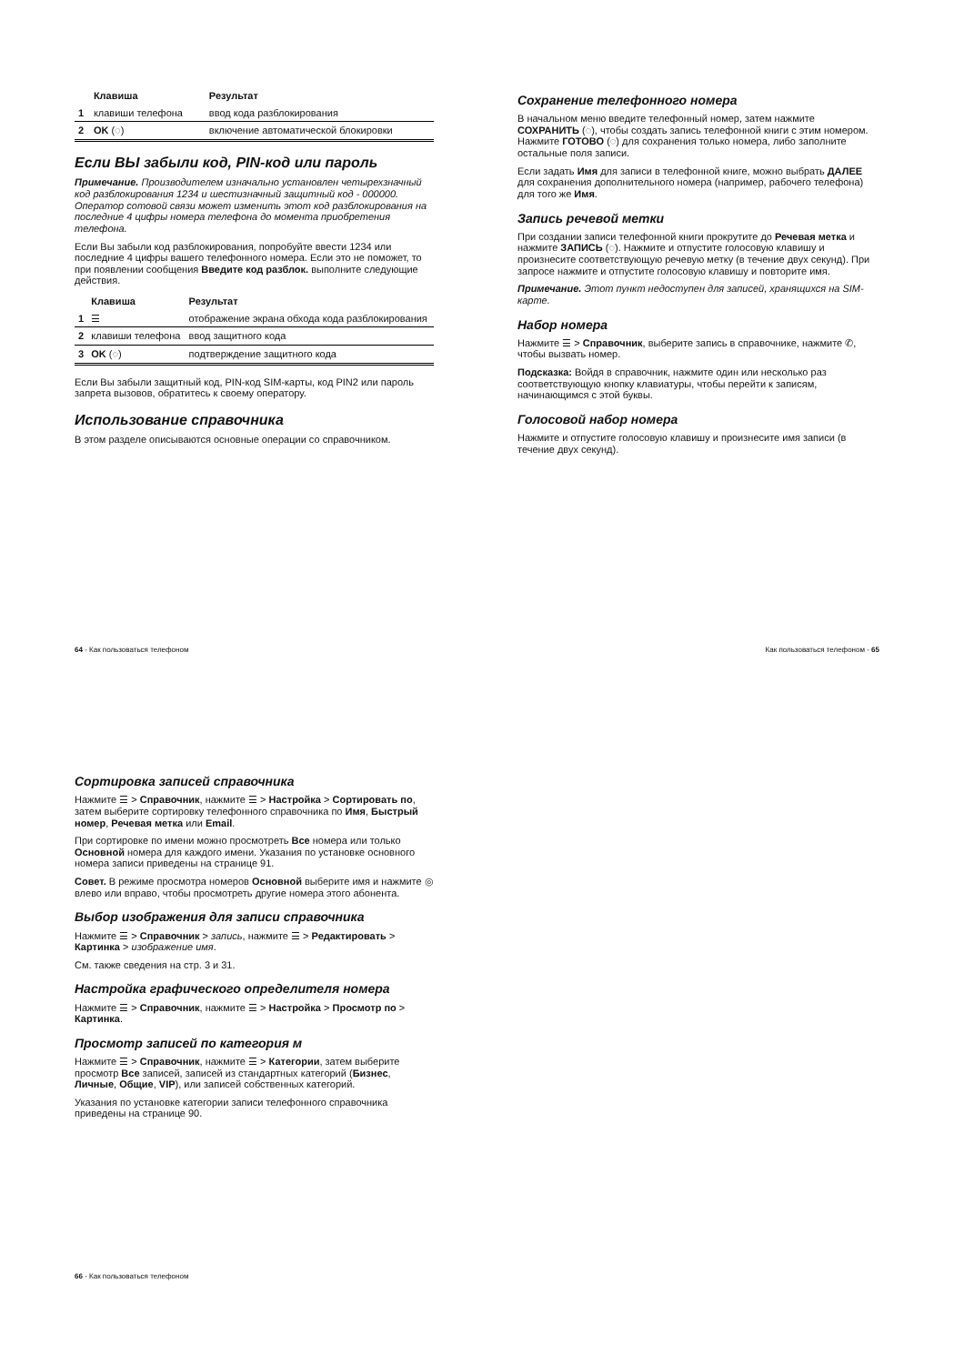| | Клавиша | Результат |
| --- | --- | --- |
| 1 | клавиши телефона | ввод кода разблокирования |
| 2 | OK (◌) | включение автоматической блокировки |
Если ВЫ забыли код, PIN-код или пароль
Примечание. Производителем изначально установлен четырехзначный код разблокирования 1234 и шестизначный защитный код - 000000. Оператор сотовой связи может изменить этот код разблокирования на последние 4 цифры номера телефона до момента приобретения телефона.
Если Вы забыли код разблокирования, попробуйте ввести 1234 или последние 4 цифры вашего телефонного номера. Если это не поможет, то при появлении сообщения Введите код разблок. выполните следующие действия.
| | Клавиша | Результат |
| --- | --- | --- |
| 1 | ☰ | отображение экрана обхода кода разблокирования |
| 2 | клавиши телефона | ввод защитного кода |
| 3 | OK (◌) | подтверждение защитного кода |
Если Вы забыли защитный код, PIN-код SIM-карты, код PIN2 или пароль запрета вызовов, обратитесь к своему оператору.
Использование справочника
В этом разделе описываются основные операции со справочником.
Сохранение телефонного номера
В начальном меню введите телефонный номер, затем нажмите СОХРАНИТЬ (◌), чтобы создать запись телефонной книги с этим номером. Нажмите ГОТОВО (◌) для сохранения только номера, либо заполните остальные поля записи.
Если задать Имя для записи в телефонной книге, можно выбрать ДАЛЕЕ для сохранения дополнительного номера (например, рабочего телефона) для того же Имя.
Запись речевой метки
При создании записи телефонной книги прокрутите до Речевая метка и нажмите ЗАПИСЬ (◌). Нажмите и отпустите голосовую клавишу и произнесите соответствующую речевую метку (в течение двух секунд). При запросе нажмите и отпустите голосовую клавишу и повторите имя.
Примечание. Этот пункт недоступен для записей, хранящихся на SIM-карте.
Набор номера
Нажмите ☰ > Справочник, выберите запись в справочнике, нажмите ✆, чтобы вызвать номер.
Подсказка: Войдя в справочник, нажмите один или несколько раз соответствующую кнопку клавиатуры, чтобы перейти к записям, начинающимся с этой буквы.
Голосовой набор номера
Нажмите и отпустите голосовую клавишу и произнесите имя записи (в течение двух секунд).
64 - Как пользоваться телефоном Как пользоваться телефоном - 65
Сортировка записей справочника
Нажмите ☰ > Справочник, нажмите ☰ > Настройка > Сортировать по, затем выберите сортировку телефонного справочника по Имя, Быстрый номер, Речевая метка или Email.
При сортировке по имени можно просмотреть Все номера или только Основной номера для каждого имени. Указания по установке основного номера записи приведены на странице 91.
Совет. В режиме просмотра номеров Основной выберите имя и нажмите ◎ влево или вправо, чтобы просмотреть другие номера этого абонента.
Выбор изображения для записи справочника
Нажмите ☰ > Справочник > запись, нажмите ☰ > Редактировать > Картинка > изображение имя.
См. также сведения на стр. 3 и 31.
Настройка графического определителя номера
Нажмите ☰ > Справочник, нажмите ☰ > Настройка > Просмотр по > Картинка.
Просмотр записей по категория м
Нажмите ☰ > Справочник, нажмите ☰ > Категории, затем выберите просмотр Все записей, записей из стандартных категорий (Бизнес, Личные, Общие, VIP), или записей собственных категорий.
Указания по установке категории записи телефонного справочника приведены на странице 90.
66 - Как пользоваться телефоном